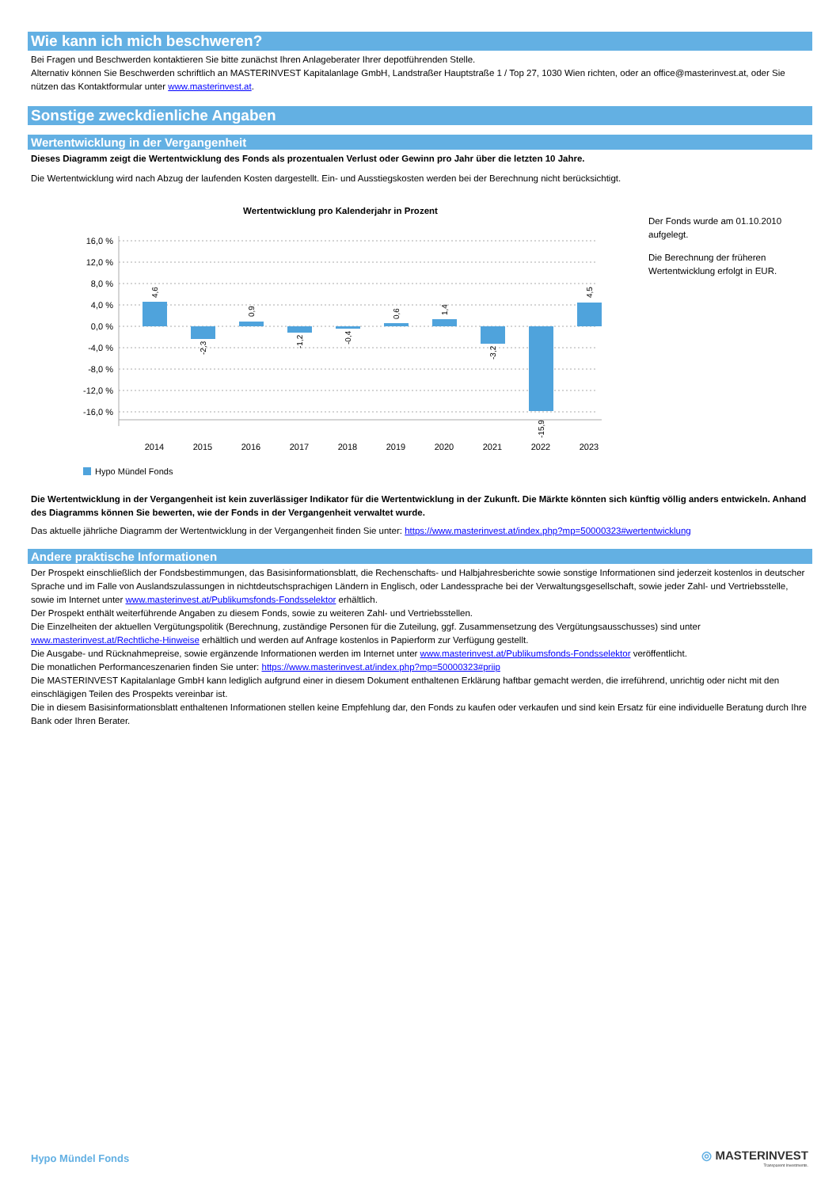Wie kann ich mich beschweren?
Bei Fragen und Beschwerden kontaktieren Sie bitte zunächst Ihren Anlageberater Ihrer depotführenden Stelle.
Alternativ können Sie Beschwerden schriftlich an MASTERINVEST Kapitalanlage GmbH, Landstraßer Hauptstraße 1 / Top 27, 1030 Wien richten, oder an office@masterinvest.at, oder Sie nützen das Kontaktformular unter www.masterinvest.at.
Sonstige zweckdienliche Angaben
Wertentwicklung in der Vergangenheit
Dieses Diagramm zeigt die Wertentwicklung des Fonds als prozentualen Verlust oder Gewinn pro Jahr über die letzten 10 Jahre.
Die Wertentwicklung wird nach Abzug der laufenden Kosten dargestellt. Ein- und Ausstiegskosten werden bei der Berechnung nicht berücksichtigt.
Wertentwicklung pro Kalenderjahr in Prozent
16,0 %
12,0 %
8,0 %
4,0 %
0,0 %
-4,0 %
-8,0 %
-12,0 %
-16,0 %
2014
2015
2016
2017
2018
2019
2020
2021
2022
2023
4,6
-2,3
0,9
-1,2
-0,4
0,6
1,4
-3,2
-15,9
4,5
Hypo Mündel Fonds
Der Fonds wurde am 01.10.2010 aufgelegt.
Die Berechnung der früheren Wertentwicklung erfolgt in EUR.
Die Wertentwicklung in der Vergangenheit ist kein zuverlässiger Indikator für die Wertentwicklung in der Zukunft. Die Märkte könnten sich künftig völlig anders entwickeln. Anhand des Diagramms können Sie bewerten, wie der Fonds in der Vergangenheit verwaltet wurde.
Das aktuelle jährliche Diagramm der Wertentwicklung in der Vergangenheit finden Sie unter: https://www.masterinvest.at/index.php?mp=50000323#wertentwicklung
Andere praktische Informationen
Der Prospekt einschließlich der Fondsbestimmungen, das Basisinformationsblatt, die Rechenschafts- und Halbjahresberichte sowie sonstige Informationen sind jederzeit kostenlos in deutscher Sprache und im Falle von Auslandszulassungen in nichtdeutschsprachigen Ländern in Englisch, oder Landessprache bei der Verwaltungsgesellschaft, sowie jeder Zahl- und Vertriebsstelle, sowie im Internet unter www.masterinvest.at/Publikumsfonds-Fondsselektor erhältlich.
Der Prospekt enthält weiterführende Angaben zu diesem Fonds, sowie zu weiteren Zahl- und Vertriebsstellen.
Die Einzelheiten der aktuellen Vergütungspolitik (Berechnung, zuständige Personen für die Zuteilung, ggf. Zusammensetzung des Vergütungsausschusses) sind unter www.masterinvest.at/Rechtliche-Hinweise erhältlich und werden auf Anfrage kostenlos in Papierform zur Verfügung gestellt.
Die Ausgabe- und Rücknahmepreise, sowie ergänzende Informationen werden im Internet unter www.masterinvest.at/Publikumsfonds-Fondsselektor veröffentlicht.
Die monatlichen Performanceszenarien finden Sie unter: https://www.masterinvest.at/index.php?mp=50000323#priip
Die MASTERINVEST Kapitalanlage GmbH kann lediglich aufgrund einer in diesem Dokument enthaltenen Erklärung haftbar gemacht werden, die irreführend, unrichtig oder nicht mit den einschlägigen Teilen des Prospekts vereinbar ist.
Die in diesem Basisinformationsblatt enthaltenen Informationen stellen keine Empfehlung dar, den Fonds zu kaufen oder verkaufen und sind kein Ersatz für eine individuelle Beratung durch Ihre Bank oder Ihren Berater.
Hypo Mündel Fonds
◎ MASTERINVEST
Transparent Investments.